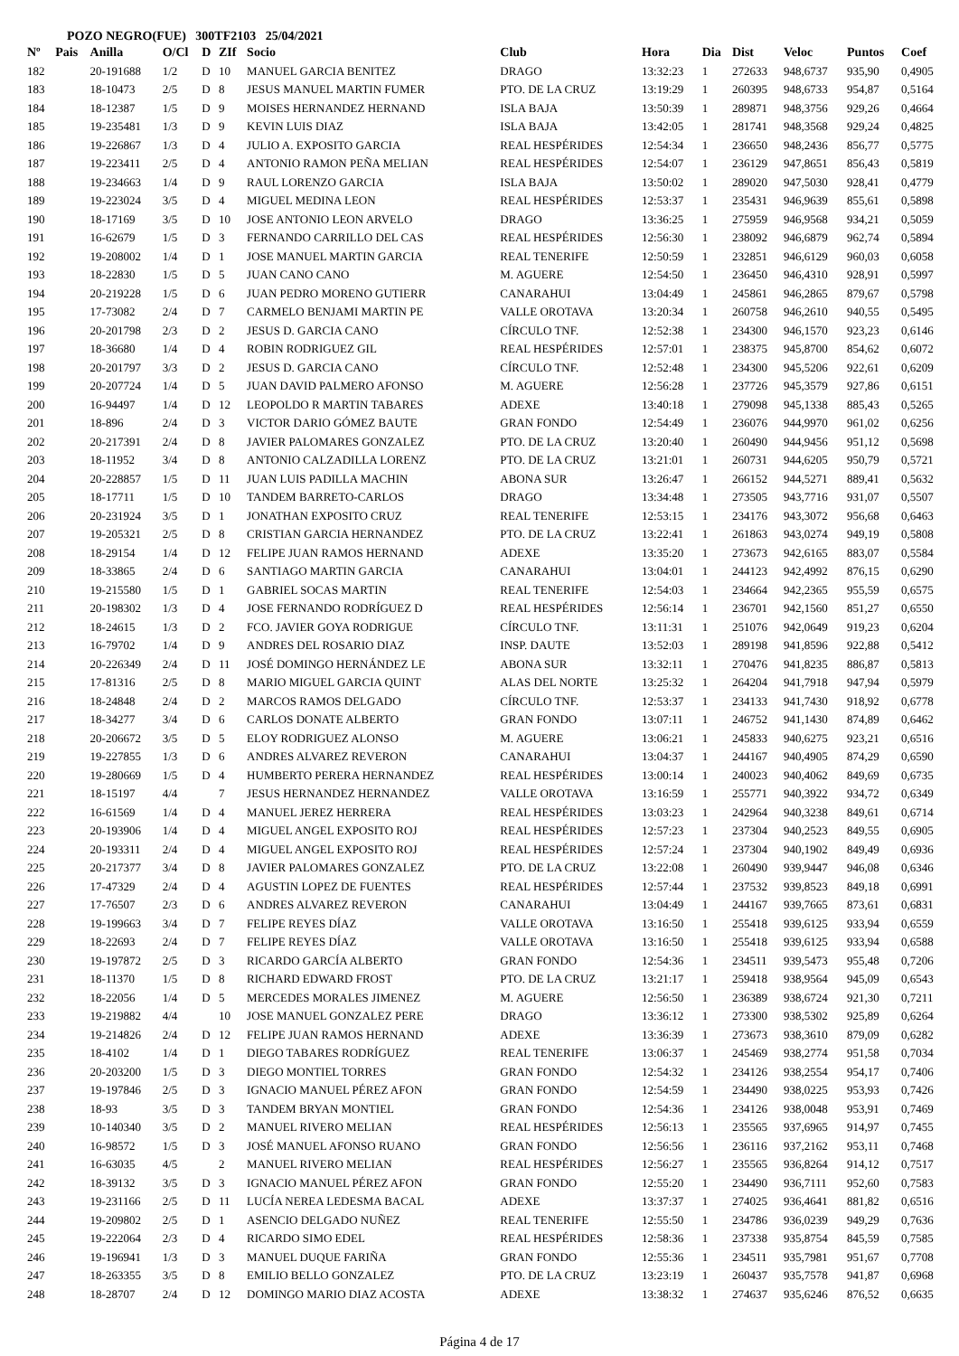POZO NEGRO(FUE) 300TF2103 25/04/2021
| Nº | Pais | Anilla | O/Cl | D | ZIf | Socio | Club | Hora | Dia | Dist | Veloc | Puntos | Coef |
| --- | --- | --- | --- | --- | --- | --- | --- | --- | --- | --- | --- | --- | --- |
| 182 | | 20-191688 | 1/2 | D | 10 | MANUEL GARCIA BENITEZ | DRAGO | 13:32:23 | 1 | 272633 | 948,6737 | 935,90 | 0,4905 |
| 183 | | 18-10473 | 2/5 | D | 8 | JESUS MANUEL MARTIN FUMER | PTO. DE LA CRUZ | 13:19:29 | 1 | 260395 | 948,6733 | 954,87 | 0,5164 |
| 184 | | 18-12387 | 1/5 | D | 9 | MOISES HERNANDEZ HERNAND | ISLA BAJA | 13:50:39 | 1 | 289871 | 948,3756 | 929,26 | 0,4664 |
| 185 | | 19-235481 | 1/3 | D | 9 | KEVIN LUIS DIAZ | ISLA BAJA | 13:42:05 | 1 | 281741 | 948,3568 | 929,24 | 0,4825 |
| 186 | | 19-226867 | 1/3 | D | 4 | JULIO A. EXPOSITO GARCIA | REAL HESPÉRIDES | 12:54:34 | 1 | 236650 | 948,2436 | 856,77 | 0,5775 |
| 187 | | 19-223411 | 2/5 | D | 4 | ANTONIO RAMON PEÑA MELIAN | REAL HESPÉRIDES | 12:54:07 | 1 | 236129 | 947,8651 | 856,43 | 0,5819 |
| 188 | | 19-234663 | 1/4 | D | 9 | RAUL LORENZO GARCIA | ISLA BAJA | 13:50:02 | 1 | 289020 | 947,5030 | 928,41 | 0,4779 |
| 189 | | 19-223024 | 3/5 | D | 4 | MIGUEL MEDINA LEON | REAL HESPÉRIDES | 12:53:37 | 1 | 235431 | 946,9639 | 855,61 | 0,5898 |
| 190 | | 18-17169 | 3/5 | D | 10 | JOSE ANTONIO LEON ARVELO | DRAGO | 13:36:25 | 1 | 275959 | 946,9568 | 934,21 | 0,5059 |
| 191 | | 16-62679 | 1/5 | D | 3 | FERNANDO CARRILLO DEL CAS | REAL HESPÉRIDES | 12:56:30 | 1 | 238092 | 946,6879 | 962,74 | 0,5894 |
| 192 | | 19-208002 | 1/4 | D | 1 | JOSE MANUEL MARTIN GARCIA | REAL TENERIFE | 12:50:59 | 1 | 232851 | 946,6129 | 960,03 | 0,6058 |
| 193 | | 18-22830 | 1/5 | D | 5 | JUAN CANO CANO | M. AGUERE | 12:54:50 | 1 | 236450 | 946,4310 | 928,91 | 0,5997 |
| 194 | | 20-219228 | 1/5 | D | 6 | JUAN PEDRO MORENO GUTIERR | CANARAHUI | 13:04:49 | 1 | 245861 | 946,2865 | 879,67 | 0,5798 |
| 195 | | 17-73082 | 2/4 | D | 7 | CARMELO BENJAMI MARTIN PE | VALLE OROTAVA | 13:20:34 | 1 | 260758 | 946,2610 | 940,55 | 0,5495 |
| 196 | | 20-201798 | 2/3 | D | 2 | JESUS D. GARCIA CANO | CÍRCULO TNF. | 12:52:38 | 1 | 234300 | 946,1570 | 923,23 | 0,6146 |
| 197 | | 18-36680 | 1/4 | D | 4 | ROBIN RODRIGUEZ GIL | REAL HESPÉRIDES | 12:57:01 | 1 | 238375 | 945,8700 | 854,62 | 0,6072 |
| 198 | | 20-201797 | 3/3 | D | 2 | JESUS D. GARCIA CANO | CÍRCULO TNF. | 12:52:48 | 1 | 234300 | 945,5206 | 922,61 | 0,6209 |
| 199 | | 20-207724 | 1/4 | D | 5 | JUAN DAVID PALMERO AFONSO | M. AGUERE | 12:56:28 | 1 | 237726 | 945,3579 | 927,86 | 0,6151 |
| 200 | | 16-94497 | 1/4 | D | 12 | LEOPOLDO R MARTIN TABARES | ADEXE | 13:40:18 | 1 | 279098 | 945,1338 | 885,43 | 0,5265 |
| 201 | | 18-896 | 2/4 | D | 3 | VICTOR DARIO GÓMEZ BAUTE | GRAN FONDO | 12:54:49 | 1 | 236076 | 944,9970 | 961,02 | 0,6256 |
| 202 | | 20-217391 | 2/4 | D | 8 | JAVIER PALOMARES GONZALEZ | PTO. DE LA CRUZ | 13:20:40 | 1 | 260490 | 944,9456 | 951,12 | 0,5698 |
| 203 | | 18-11952 | 3/4 | D | 8 | ANTONIO CALZADILLA LORENZ | PTO. DE LA CRUZ | 13:21:01 | 1 | 260731 | 944,6205 | 950,79 | 0,5721 |
| 204 | | 20-228857 | 1/5 | D | 11 | JUAN LUIS PADILLA MACHIN | ABONA SUR | 13:26:47 | 1 | 266152 | 944,5271 | 889,41 | 0,5632 |
| 205 | | 18-17711 | 1/5 | D | 10 | TANDEM BARRETO-CARLOS | DRAGO | 13:34:48 | 1 | 273505 | 943,7716 | 931,07 | 0,5507 |
| 206 | | 20-231924 | 3/5 | D | 1 | JONATHAN EXPOSITO CRUZ | REAL TENERIFE | 12:53:15 | 1 | 234176 | 943,3072 | 956,68 | 0,6463 |
| 207 | | 19-205321 | 2/5 | D | 8 | CRISTIAN GARCIA HERNANDEZ | PTO. DE LA CRUZ | 13:22:41 | 1 | 261863 | 943,0274 | 949,19 | 0,5808 |
| 208 | | 18-29154 | 1/4 | D | 12 | FELIPE JUAN RAMOS HERNAND | ADEXE | 13:35:20 | 1 | 273673 | 942,6165 | 883,07 | 0,5584 |
| 209 | | 18-33865 | 2/4 | D | 6 | SANTIAGO MARTIN GARCIA | CANARAHUI | 13:04:01 | 1 | 244123 | 942,4992 | 876,15 | 0,6290 |
| 210 | | 19-215580 | 1/5 | D | 1 | GABRIEL SOCAS MARTIN | REAL TENERIFE | 12:54:03 | 1 | 234664 | 942,2365 | 955,59 | 0,6575 |
| 211 | | 20-198302 | 1/3 | D | 4 | JOSE FERNANDO RODRÍGUEZ D | REAL HESPÉRIDES | 12:56:14 | 1 | 236701 | 942,1560 | 851,27 | 0,6550 |
| 212 | | 18-24615 | 1/3 | D | 2 | FCO. JAVIER GOYA RODRIGUE | CÍRCULO TNF. | 13:11:31 | 1 | 251076 | 942,0649 | 919,23 | 0,6204 |
| 213 | | 16-79702 | 1/4 | D | 9 | ANDRES DEL ROSARIO DIAZ | INSP. DAUTE | 13:52:03 | 1 | 289198 | 941,8596 | 922,88 | 0,5412 |
| 214 | | 20-226349 | 2/4 | D | 11 | JOSÉ DOMINGO HERNÁNDEZ LE | ABONA SUR | 13:32:11 | 1 | 270476 | 941,8235 | 886,87 | 0,5813 |
| 215 | | 17-81316 | 2/5 | D | 8 | MARIO MIGUEL GARCIA QUINT | ALAS DEL NORTE | 13:25:32 | 1 | 264204 | 941,7918 | 947,94 | 0,5979 |
| 216 | | 18-24848 | 2/4 | D | 2 | MARCOS RAMOS DELGADO | CÍRCULO TNF. | 12:53:37 | 1 | 234133 | 941,7430 | 918,92 | 0,6778 |
| 217 | | 18-34277 | 3/4 | D | 6 | CARLOS DONATE ALBERTO | GRAN FONDO | 13:07:11 | 1 | 246752 | 941,1430 | 874,89 | 0,6462 |
| 218 | | 20-206672 | 3/5 | D | 5 | ELOY RODRIGUEZ ALONSO | M. AGUERE | 13:06:21 | 1 | 245833 | 940,6275 | 923,21 | 0,6516 |
| 219 | | 19-227855 | 1/3 | D | 6 | ANDRES ALVAREZ REVERON | CANARAHUI | 13:04:37 | 1 | 244167 | 940,4905 | 874,29 | 0,6590 |
| 220 | | 19-280669 | 1/5 | D | 4 | HUMBERTO PERERA HERNANDEZ | REAL HESPÉRIDES | 13:00:14 | 1 | 240023 | 940,4062 | 849,69 | 0,6735 |
| 221 | | 18-15197 | 4/4 | | 7 | JESUS HERNANDEZ HERNANDEZ | VALLE OROTAVA | 13:16:59 | 1 | 255771 | 940,3922 | 934,72 | 0,6349 |
| 222 | | 16-61569 | 1/4 | D | 4 | MANUEL JEREZ HERRERA | REAL HESPÉRIDES | 13:03:23 | 1 | 242964 | 940,3238 | 849,61 | 0,6714 |
| 223 | | 20-193906 | 1/4 | D | 4 | MIGUEL ANGEL EXPOSITO ROJ | REAL HESPÉRIDES | 12:57:23 | 1 | 237304 | 940,2523 | 849,55 | 0,6905 |
| 224 | | 20-193311 | 2/4 | D | 4 | MIGUEL ANGEL EXPOSITO ROJ | REAL HESPÉRIDES | 12:57:24 | 1 | 237304 | 940,1902 | 849,49 | 0,6936 |
| 225 | | 20-217377 | 3/4 | D | 8 | JAVIER PALOMARES GONZALEZ | PTO. DE LA CRUZ | 13:22:08 | 1 | 260490 | 939,9447 | 946,08 | 0,6346 |
| 226 | | 17-47329 | 2/4 | D | 4 | AGUSTIN LOPEZ DE FUENTES | REAL HESPÉRIDES | 12:57:44 | 1 | 237532 | 939,8523 | 849,18 | 0,6991 |
| 227 | | 17-76507 | 2/3 | D | 6 | ANDRES ALVAREZ REVERON | CANARAHUI | 13:04:49 | 1 | 244167 | 939,7665 | 873,61 | 0,6831 |
| 228 | | 19-199663 | 3/4 | D | 7 | FELIPE REYES DÍAZ | VALLE OROTAVA | 13:16:50 | 1 | 255418 | 939,6125 | 933,94 | 0,6559 |
| 229 | | 18-22693 | 2/4 | D | 7 | FELIPE REYES DÍAZ | VALLE OROTAVA | 13:16:50 | 1 | 255418 | 939,6125 | 933,94 | 0,6588 |
| 230 | | 19-197872 | 2/5 | D | 3 | RICARDO GARCÍA ALBERTO | GRAN FONDO | 12:54:36 | 1 | 234511 | 939,5473 | 955,48 | 0,7206 |
| 231 | | 18-11370 | 1/5 | D | 8 | RICHARD EDWARD FROST | PTO. DE LA CRUZ | 13:21:17 | 1 | 259418 | 938,9564 | 945,09 | 0,6543 |
| 232 | | 18-22056 | 1/4 | D | 5 | MERCEDES MORALES JIMENEZ | M. AGUERE | 12:56:50 | 1 | 236389 | 938,6724 | 921,30 | 0,7211 |
| 233 | | 19-219882 | 4/4 | | 10 | JOSE MANUEL GONZALEZ PERE | DRAGO | 13:36:12 | 1 | 273300 | 938,5302 | 925,89 | 0,6264 |
| 234 | | 19-214826 | 2/4 | D | 12 | FELIPE JUAN RAMOS HERNAND | ADEXE | 13:36:39 | 1 | 273673 | 938,3610 | 879,09 | 0,6282 |
| 235 | | 18-4102 | 1/4 | D | 1 | DIEGO TABARES RODRÍGUEZ | REAL TENERIFE | 13:06:37 | 1 | 245469 | 938,2774 | 951,58 | 0,7034 |
| 236 | | 20-203200 | 1/5 | D | 3 | DIEGO MONTIEL TORRES | GRAN FONDO | 12:54:32 | 1 | 234126 | 938,2554 | 954,17 | 0,7406 |
| 237 | | 19-197846 | 2/5 | D | 3 | IGNACIO MANUEL PÉREZ AFON | GRAN FONDO | 12:54:59 | 1 | 234490 | 938,0225 | 953,93 | 0,7426 |
| 238 | | 18-93 | 3/5 | D | 3 | TANDEM BRYAN MONTIEL | GRAN FONDO | 12:54:36 | 1 | 234126 | 938,0048 | 953,91 | 0,7469 |
| 239 | | 10-140340 | 3/5 | D | 2 | MANUEL RIVERO MELIAN | REAL HESPÉRIDES | 12:56:13 | 1 | 235565 | 937,6965 | 914,97 | 0,7455 |
| 240 | | 16-98572 | 1/5 | D | 3 | JOSÉ MANUEL AFONSO RUANO | GRAN FONDO | 12:56:56 | 1 | 236116 | 937,2162 | 953,11 | 0,7468 |
| 241 | | 16-63035 | 4/5 | | 2 | MANUEL RIVERO MELIAN | REAL HESPÉRIDES | 12:56:27 | 1 | 235565 | 936,8264 | 914,12 | 0,7517 |
| 242 | | 18-39132 | 3/5 | D | 3 | IGNACIO MANUEL PÉREZ AFON | GRAN FONDO | 12:55:20 | 1 | 234490 | 936,7111 | 952,60 | 0,7583 |
| 243 | | 19-231166 | 2/5 | D | 11 | LUCÍA NEREA LEDESMA BACAL | ADEXE | 13:37:37 | 1 | 274025 | 936,4641 | 881,82 | 0,6516 |
| 244 | | 19-209802 | 2/5 | D | 1 | ASENCIO DELGADO NUÑEZ | REAL TENERIFE | 12:55:50 | 1 | 234786 | 936,0239 | 949,29 | 0,7636 |
| 245 | | 19-222064 | 2/3 | D | 4 | RICARDO SIMO EDEL | REAL HESPÉRIDES | 12:58:36 | 1 | 237338 | 935,8754 | 845,59 | 0,7585 |
| 246 | | 19-196941 | 1/3 | D | 3 | MANUEL DUQUE FARIÑA | GRAN FONDO | 12:55:36 | 1 | 234511 | 935,7981 | 951,67 | 0,7708 |
| 247 | | 18-263355 | 3/5 | D | 8 | EMILIO BELLO GONZALEZ | PTO. DE LA CRUZ | 13:23:19 | 1 | 260437 | 935,7578 | 941,87 | 0,6968 |
| 248 | | 18-28707 | 2/4 | D | 12 | DOMINGO MARIO DIAZ ACOSTA | ADEXE | 13:38:32 | 1 | 274637 | 935,6246 | 876,52 | 0,6635 |
Página 4 de 17